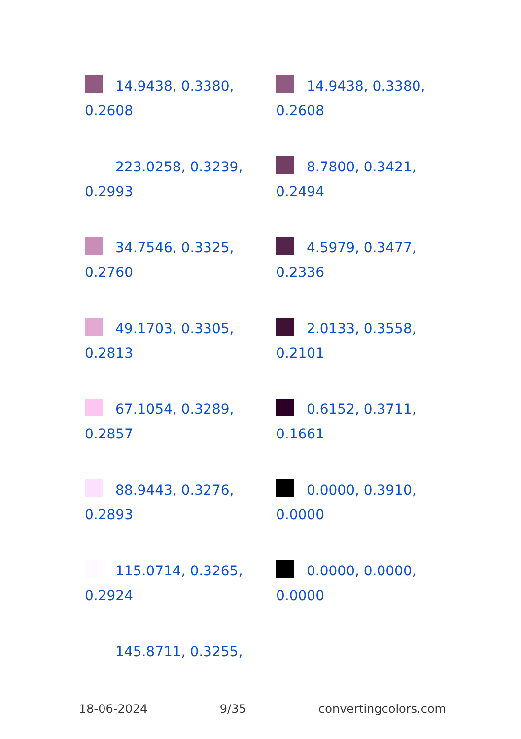14.9438, 0.3380, 0.2608
14.9438, 0.3380, 0.2608
223.0258, 0.3239, 0.2993
8.7800, 0.3421, 0.2494
34.7546, 0.3325, 0.2760
4.5979, 0.3477, 0.2336
49.1703, 0.3305, 0.2813
2.0133, 0.3558, 0.2101
67.1054, 0.3289, 0.2857
0.6152, 0.3711, 0.1661
88.9443, 0.3276, 0.2893
0.0000, 0.3910, 0.0000
115.0714, 0.3265, 0.2924
0.0000, 0.0000, 0.0000
145.8711, 0.3255,
18-06-2024 9/35 convertingcolors.com